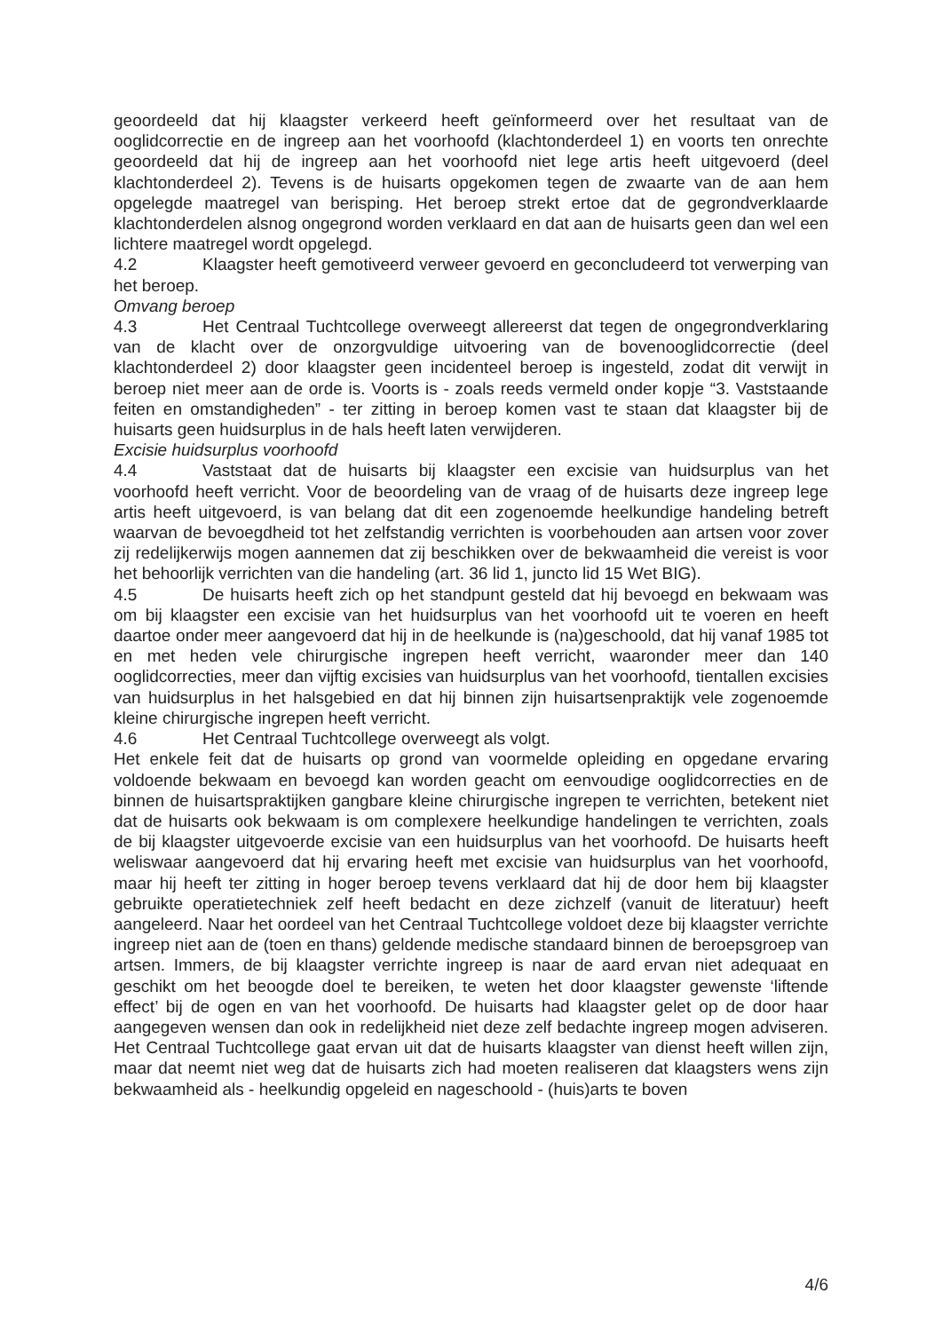geoordeeld dat hij klaagster verkeerd heeft geïnformeerd over het resultaat van de ooglidcorrectie en de ingreep aan het voorhoofd (klachtonderdeel 1) en voorts ten onrechte geoordeeld dat hij de ingreep aan het voorhoofd niet lege artis heeft uitgevoerd (deel klachtonderdeel 2). Tevens is de huisarts opgekomen tegen de zwaarte van de aan hem opgelegde maatregel van berisping. Het beroep strekt ertoe dat de gegrondverklaarde klachtonderdelen alsnog ongegrond worden verklaard en dat aan de huisarts geen dan wel een lichtere maatregel wordt opgelegd.
4.2 Klaagster heeft gemotiveerd verweer gevoerd en geconcludeerd tot verwerping van het beroep.
Omvang beroep
4.3 Het Centraal Tuchtcollege overweegt allereerst dat tegen de ongegrondverklaring van de klacht over de onzorgvuldige uitvoering van de bovenooglidcorrectie (deel klachtonderdeel 2) door klaagster geen incidenteel beroep is ingesteld, zodat dit verwijt in beroep niet meer aan de orde is. Voorts is - zoals reeds vermeld onder kopje “3. Vaststaande feiten en omstandigheden” - ter zitting in beroep komen vast te staan dat klaagster bij de huisarts geen huidsurplus in de hals heeft laten verwijderen.
Excisie huidsurplus voorhoofd
4.4 Vaststaat dat de huisarts bij klaagster een excisie van huidsurplus van het voorhoofd heeft verricht. Voor de beoordeling van de vraag of de huisarts deze ingreep lege artis heeft uitgevoerd, is van belang dat dit een zogenoemde heelkundige handeling betreft waarvan de bevoegdheid tot het zelfstandig verrichten is voorbehouden aan artsen voor zover zij redelijkerwijs mogen aannemen dat zij beschikken over de bekwaamheid die vereist is voor het behoorlijk verrichten van die handeling (art. 36 lid 1, juncto lid 15 Wet BIG).
4.5 De huisarts heeft zich op het standpunt gesteld dat hij bevoegd en bekwaam was om bij klaagster een excisie van het huidsurplus van het voorhoofd uit te voeren en heeft daartoe onder meer aangevoerd dat hij in de heelkunde is (na)geschoold, dat hij vanaf 1985 tot en met heden vele chirurgische ingrepen heeft verricht, waaronder meer dan 140 ooglidcorrecties, meer dan vijftig excisies van huidsurplus van het voorhoofd, tientallen excisies van huidsurplus in het halsgebied en dat hij binnen zijn huisartsenpraktijk vele zogenoemde kleine chirurgische ingrepen heeft verricht.
4.6 Het Centraal Tuchtcollege overweegt als volgt.
Het enkele feit dat de huisarts op grond van voormelde opleiding en opgedane ervaring voldoende bekwaam en bevoegd kan worden geacht om eenvoudige ooglidcorrecties en de binnen de huisartspraktijken gangbare kleine chirurgische ingrepen te verrichten, betekent niet dat de huisarts ook bekwaam is om complexere heelkundige handelingen te verrichten, zoals de bij klaagster uitgevoerde excisie van een huidsurplus van het voorhoofd. De huisarts heeft weliswaar aangevoerd dat hij ervaring heeft met excisie van huidsurplus van het voorhoofd, maar hij heeft ter zitting in hoger beroep tevens verklaard dat hij de door hem bij klaagster gebruikte operatietechniek zelf heeft bedacht en deze zichzelf (vanuit de literatuur) heeft aangeleerd. Naar het oordeel van het Centraal Tuchtcollege voldoet deze bij klaagster verrichte ingreep niet aan de (toen en thans) geldende medische standaard binnen de beroepsgroep van artsen. Immers, de bij klaagster verrichte ingreep is naar de aard ervan niet adequaat en geschikt om het beoogde doel te bereiken, te weten het door klaagster gewenste ‘liftende effect’ bij de ogen en van het voorhoofd. De huisarts had klaagster gelet op de door haar aangegeven wensen dan ook in redelijkheid niet deze zelf bedachte ingreep mogen adviseren. Het Centraal Tuchtcollege gaat ervan uit dat de huisarts klaagster van dienst heeft willen zijn, maar dat neemt niet weg dat de huisarts zich had moeten realiseren dat klaagsters wens zijn bekwaamheid als - heelkundig opgeleid en nageschoold - (huis)arts te boven
4/6